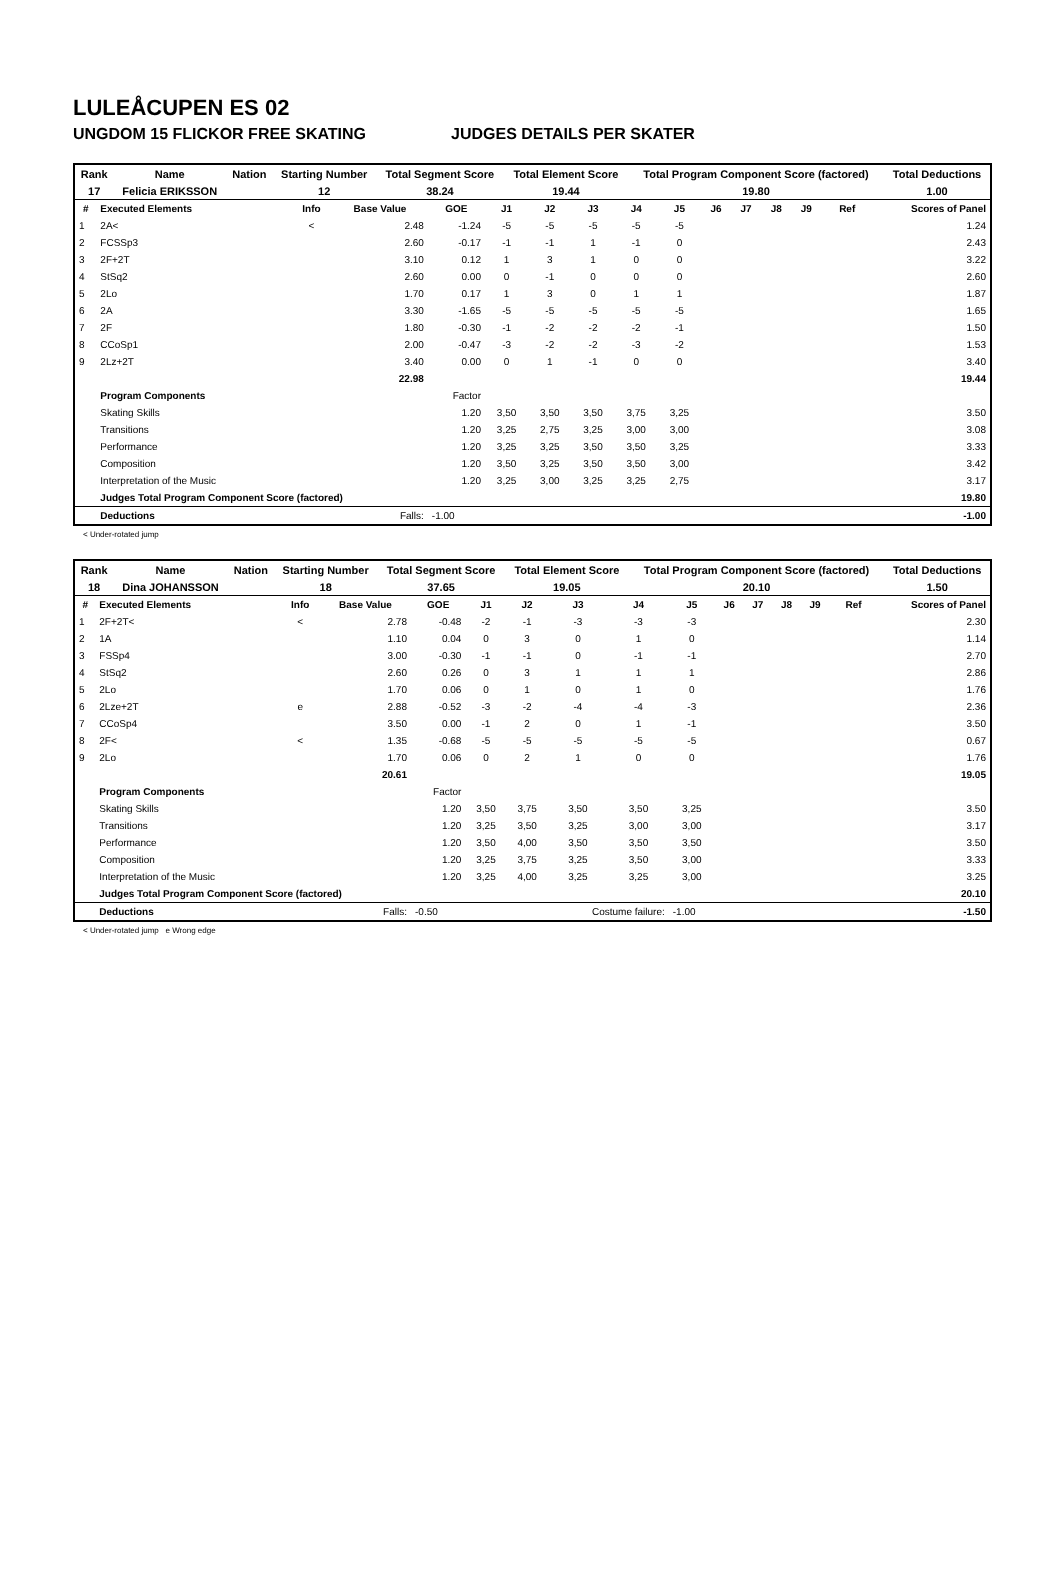LULEÅCUPEN ES 02
UNGDOM 15 FLICKOR FREE SKATING JUDGES DETAILS PER SKATER
| Rank | Name | Nation | Starting Number | Total Segment Score | Total Element Score | Total Program Component Score (factored) | Total Deductions |
| 17 | Felicia ERIKSSON | | 12 | 38.24 | 19.44 | 19.80 | 1.00 |
| # | Executed Elements | Info | Base Value | GOE | J1 | J2 | J3 | J4 | J5 | J6 | J7 | J8 | J9 | Ref | Scores of Panel |
| --- | --- | --- | --- | --- | --- | --- | --- | --- | --- | --- | --- | --- | --- | --- | --- |
| 1 | 2A< | < | 2.48 | -1.24 | -5 | -5 | -5 | -5 | -5 | | | | | | 1.24 |
| 2 | FCSSp3 | | 2.60 | -0.17 | -1 | -1 | 1 | -1 | 0 | | | | | | 2.43 |
| 3 | 2F+2T | | 3.10 | 0.12 | 1 | 3 | 1 | 0 | 0 | | | | | | 3.22 |
| 4 | StSq2 | | 2.60 | 0.00 | 0 | -1 | 0 | 0 | 0 | | | | | | 2.60 |
| 5 | 2Lo | | 1.70 | 0.17 | 1 | 3 | 0 | 1 | 1 | | | | | | 1.87 |
| 6 | 2A | | 3.30 | -1.65 | -5 | -5 | -5 | -5 | -5 | | | | | | 1.65 |
| 7 | 2F | | 1.80 | -0.30 | -1 | -2 | -2 | -2 | -1 | | | | | | 1.50 |
| 8 | CCoSp1 | | 2.00 | -0.47 | -3 | -2 | -2 | -3 | -2 | | | | | | 1.53 |
| 9 | 2Lz+2T | | 3.40 | 0.00 | 0 | 1 | -1 | 0 | 0 | | | | | | 3.40 |
| | | | 22.98 | | | | | | | | | | | | 19.44 |
| | Program Components | | | Factor | | | | | | | | | | | |
| | Skating Skills | | | 1.20 | 3,50 | 3,50 | 3,50 | 3,75 | 3,25 | | | | | | 3.50 |
| | Transitions | | | 1.20 | 3,25 | 2,75 | 3,25 | 3,00 | 3,00 | | | | | | 3.08 |
| | Performance | | | 1.20 | 3,25 | 3,25 | 3,50 | 3,50 | 3,25 | | | | | | 3.33 |
| | Composition | | | 1.20 | 3,50 | 3,25 | 3,50 | 3,50 | 3,00 | | | | | | 3.42 |
| | Interpretation of the Music | | | 1.20 | 3,25 | 3,00 | 3,25 | 3,25 | 2,75 | | | | | | 3.17 |
| | Judges Total Program Component Score (factored) | | | | | | | | | | | | | | 19.80 |
| | Deductions | | Falls: | -1.00 | | | | | | | | | | | -1.00 |
< Under-rotated jump
| Rank | Name | Nation | Starting Number | Total Segment Score | Total Element Score | Total Program Component Score (factored) | Total Deductions |
| 18 | Dina JOHANSSON | | 18 | 37.65 | 19.05 | 20.10 | 1.50 |
| # | Executed Elements | Info | Base Value | GOE | J1 | J2 | J3 | J4 | J5 | J6 | J7 | J8 | J9 | Ref | Scores of Panel |
| --- | --- | --- | --- | --- | --- | --- | --- | --- | --- | --- | --- | --- | --- | --- | --- |
| 1 | 2F+2T< | < | 2.78 | -0.48 | -2 | -1 | -3 | -3 | -3 | | | | | | 2.30 |
| 2 | 1A | | 1.10 | 0.04 | 0 | 3 | 0 | 1 | 0 | | | | | | 1.14 |
| 3 | FSSp4 | | 3.00 | -0.30 | -1 | -1 | 0 | -1 | -1 | | | | | | 2.70 |
| 4 | StSq2 | | 2.60 | 0.26 | 0 | 3 | 1 | 1 | 1 | | | | | | 2.86 |
| 5 | 2Lo | | 1.70 | 0.06 | 0 | 1 | 0 | 1 | 0 | | | | | | 1.76 |
| 6 | 2Lze+2T | e | 2.88 | -0.52 | -3 | -2 | -4 | -4 | -3 | | | | | | 2.36 |
| 7 | CCoSp4 | | 3.50 | 0.00 | -1 | 2 | 0 | 1 | -1 | | | | | | 3.50 |
| 8 | 2F< | < | 1.35 | -0.68 | -5 | -5 | -5 | -5 | -5 | | | | | | 0.67 |
| 9 | 2Lo | | 1.70 | 0.06 | 0 | 2 | 1 | 0 | 0 | | | | | | 1.76 |
| | | | 20.61 | | | | | | | | | | | | 19.05 |
| | Program Components | | | Factor | | | | | | | | | | | |
| | Skating Skills | | | 1.20 | 3,50 | 3,75 | 3,50 | 3,50 | 3,25 | | | | | | 3.50 |
| | Transitions | | | 1.20 | 3,25 | 3,50 | 3,25 | 3,00 | 3,00 | | | | | | 3.17 |
| | Performance | | | 1.20 | 3,50 | 4,00 | 3,50 | 3,50 | 3,50 | | | | | | 3.50 |
| | Composition | | | 1.20 | 3,25 | 3,75 | 3,25 | 3,50 | 3,00 | | | | | | 3.33 |
| | Interpretation of the Music | | | 1.20 | 3,25 | 4,00 | 3,25 | 3,25 | 3,00 | | | | | | 3.25 |
| | Judges Total Program Component Score (factored) | | | | | | | | | | | | | | 20.10 |
| | Deductions | | Falls: | -0.50 | | | Costume failure: | | -1.00 | | | | | | -1.50 |
< Under-rotated jump e Wrong edge